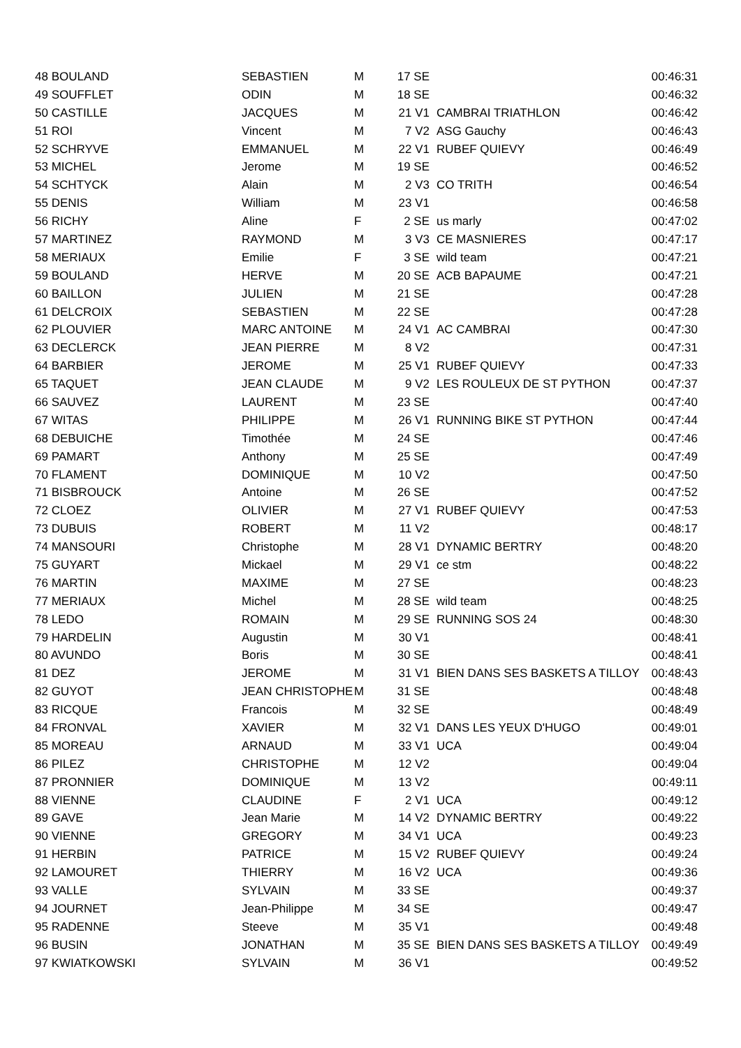| 48 BOULAND | SEBASTIEN | M | 17 SE | | 00:46:31 |
| 49 SOUFFLET | ODIN | M | 18 SE | | 00:46:32 |
| 50 CASTILLE | JACQUES | M | 21 V1 | CAMBRAI TRIATHLON | 00:46:42 |
| 51 ROI | Vincent | M | 7 V2 | ASG Gauchy | 00:46:43 |
| 52 SCHRYVE | EMMANUEL | M | 22 V1 | RUBEF QUIEVY | 00:46:49 |
| 53 MICHEL | Jerome | M | 19 SE | | 00:46:52 |
| 54 SCHTYCK | Alain | M | 2 V3 | CO TRITH | 00:46:54 |
| 55 DENIS | William | M | 23 V1 | | 00:46:58 |
| 56 RICHY | Aline | F | 2 SE | us marly | 00:47:02 |
| 57 MARTINEZ | RAYMOND | M | 3 V3 | CE MASNIERES | 00:47:17 |
| 58 MERIAUX | Emilie | F | 3 SE | wild team | 00:47:21 |
| 59 BOULAND | HERVE | M | 20 SE | ACB BAPAUME | 00:47:21 |
| 60 BAILLON | JULIEN | M | 21 SE | | 00:47:28 |
| 61 DELCROIX | SEBASTIEN | M | 22 SE | | 00:47:28 |
| 62 PLOUVIER | MARC ANTOINE | M | 24 V1 | AC CAMBRAI | 00:47:30 |
| 63 DECLERCK | JEAN PIERRE | M | 8 V2 | | 00:47:31 |
| 64 BARBIER | JEROME | M | 25 V1 | RUBEF QUIEVY | 00:47:33 |
| 65 TAQUET | JEAN CLAUDE | M | 9 V2 | LES ROULEUX DE ST PYTHON | 00:47:37 |
| 66 SAUVEZ | LAURENT | M | 23 SE | | 00:47:40 |
| 67 WITAS | PHILIPPE | M | 26 V1 | RUNNING BIKE ST PYTHON | 00:47:44 |
| 68 DEBUICHE | Timothée | M | 24 SE | | 00:47:46 |
| 69 PAMART | Anthony | M | 25 SE | | 00:47:49 |
| 70 FLAMENT | DOMINIQUE | M | 10 V2 | | 00:47:50 |
| 71 BISBROUCK | Antoine | M | 26 SE | | 00:47:52 |
| 72 CLOEZ | OLIVIER | M | 27 V1 | RUBEF QUIEVY | 00:47:53 |
| 73 DUBUIS | ROBERT | M | 11 V2 | | 00:48:17 |
| 74 MANSOURI | Christophe | M | 28 V1 | DYNAMIC BERTRY | 00:48:20 |
| 75 GUYART | Mickael | M | 29 V1 | ce stm | 00:48:22 |
| 76 MARTIN | MAXIME | M | 27 SE | | 00:48:23 |
| 77 MERIAUX | Michel | M | 28 SE | wild team | 00:48:25 |
| 78 LEDO | ROMAIN | M | 29 SE | RUNNING SOS 24 | 00:48:30 |
| 79 HARDELIN | Augustin | M | 30 V1 | | 00:48:41 |
| 80 AVUNDO | Boris | M | 30 SE | | 00:48:41 |
| 81 DEZ | JEROME | M | 31 V1 | BIEN DANS SES BASKETS A TILLOY | 00:48:43 |
| 82 GUYOT | JEAN CHRISTOPHE | M | 31 SE | | 00:48:48 |
| 83 RICQUE | Francois | M | 32 SE | | 00:48:49 |
| 84 FRONVAL | XAVIER | M | 32 V1 | DANS LES YEUX D'HUGO | 00:49:01 |
| 85 MOREAU | ARNAUD | M | 33 V1 | UCA | 00:49:04 |
| 86 PILEZ | CHRISTOPHE | M | 12 V2 | | 00:49:04 |
| 87 PRONNIER | DOMINIQUE | M | 13 V2 | | 00:49:11 |
| 88 VIENNE | CLAUDINE | F | 2 V1 | UCA | 00:49:12 |
| 89 GAVE | Jean Marie | M | 14 V2 | DYNAMIC BERTRY | 00:49:22 |
| 90 VIENNE | GREGORY | M | 34 V1 | UCA | 00:49:23 |
| 91 HERBIN | PATRICE | M | 15 V2 | RUBEF QUIEVY | 00:49:24 |
| 92 LAMOURET | THIERRY | M | 16 V2 | UCA | 00:49:36 |
| 93 VALLE | SYLVAIN | M | 33 SE | | 00:49:37 |
| 94 JOURNET | Jean-Philippe | M | 34 SE | | 00:49:47 |
| 95 RADENNE | Steeve | M | 35 V1 | | 00:49:48 |
| 96 BUSIN | JONATHAN | M | 35 SE | BIEN DANS SES BASKETS A TILLOY | 00:49:49 |
| 97 KWIATKOWSKI | SYLVAIN | M | 36 V1 | | 00:49:52 |